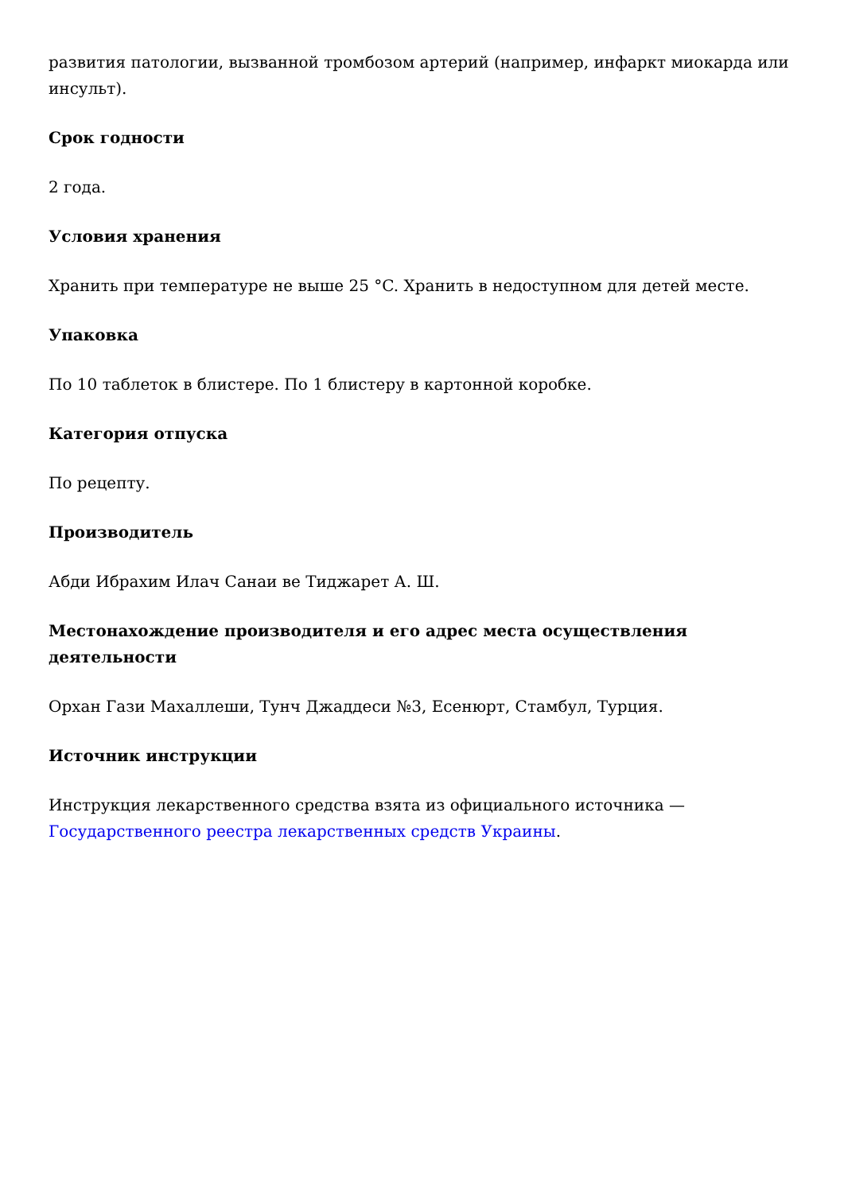развития патологии, вызванной тромбозом артерий (например, инфаркт миокарда или инсульт).
Срок годности
2 года.
Условия хранения
Хранить при температуре не выше 25 °C. Хранить в недоступном для детей месте.
Упаковка
По 10 таблеток в блистере. По 1 блистеру в картонной коробке.
Категория отпуска
По рецепту.
Производитель
Абди Ибрахим Илач Санаи ве Тиджарет А. Ш.
Местонахождение производителя и его адрес места осуществления деятельности
Орхан Гази Махаллеши, Тунч Джаддеси №3, Есенюрт, Стамбул, Турция.
Источник инструкции
Инструкция лекарственного средства взята из официального источника — Государственного реестра лекарственных средств Украины.